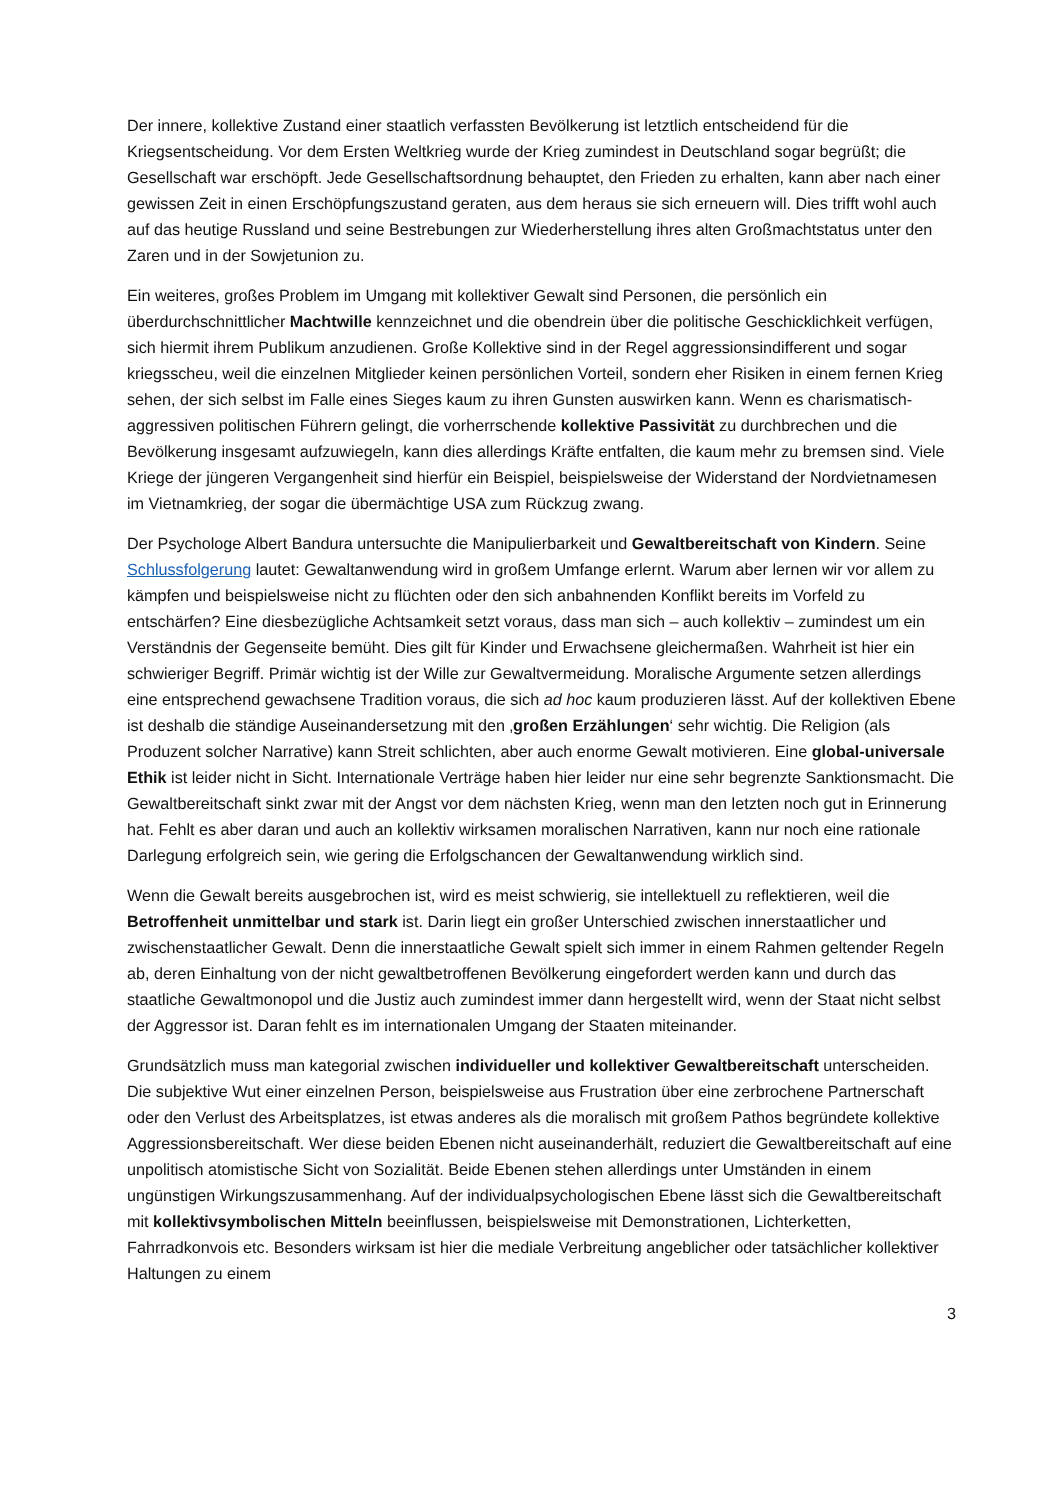Der innere, kollektive Zustand einer staatlich verfassten Bevölkerung ist letztlich entscheidend für die Kriegsentscheidung. Vor dem Ersten Weltkrieg wurde der Krieg zumindest in Deutschland sogar begrüßt; die Gesellschaft war erschöpft. Jede Gesellschaftsordnung behauptet, den Frieden zu erhalten, kann aber nach einer gewissen Zeit in einen Erschöpfungszustand geraten, aus dem heraus sie sich erneuern will. Dies trifft wohl auch auf das heutige Russland und seine Bestrebungen zur Wiederherstellung ihres alten Großmachtstatus unter den Zaren und in der Sowjetunion zu.
Ein weiteres, großes Problem im Umgang mit kollektiver Gewalt sind Personen, die persönlich ein überdurchschnittlicher Machtwille kennzeichnet und die obendrein über die politische Geschicklichkeit verfügen, sich hiermit ihrem Publikum anzudienen. Große Kollektive sind in der Regel aggressionsindifferent und sogar kriegsscheu, weil die einzelnen Mitglieder keinen persönlichen Vorteil, sondern eher Risiken in einem fernen Krieg sehen, der sich selbst im Falle eines Sieges kaum zu ihren Gunsten auswirken kann. Wenn es charismatisch-aggressiven politischen Führern gelingt, die vorherrschende kollektive Passivität zu durchbrechen und die Bevölkerung insgesamt aufzuwiegeln, kann dies allerdings Kräfte entfalten, die kaum mehr zu bremsen sind. Viele Kriege der jüngeren Vergangenheit sind hierfür ein Beispiel, beispielsweise der Widerstand der Nordvietnamesen im Vietnamkrieg, der sogar die übermächtige USA zum Rückzug zwang.
Der Psychologe Albert Bandura untersuchte die Manipulierbarkeit und Gewaltbereitschaft von Kindern. Seine Schlussfolgerung lautet: Gewaltanwendung wird in großem Umfange erlernt. Warum aber lernen wir vor allem zu kämpfen und beispielsweise nicht zu flüchten oder den sich anbahnenden Konflikt bereits im Vorfeld zu entschärfen? Eine diesbezügliche Achtsamkeit setzt voraus, dass man sich – auch kollektiv – zumindest um ein Verständnis der Gegenseite bemüht. Dies gilt für Kinder und Erwachsene gleichermaßen. Wahrheit ist hier ein schwieriger Begriff. Primär wichtig ist der Wille zur Gewaltvermeidung. Moralische Argumente setzen allerdings eine entsprechend gewachsene Tradition voraus, die sich ad hoc kaum produzieren lässt. Auf der kollektiven Ebene ist deshalb die ständige Auseinandersetzung mit den ‚großen Erzählungen‘ sehr wichtig. Die Religion (als Produzent solcher Narrative) kann Streit schlichten, aber auch enorme Gewalt motivieren. Eine global-universale Ethik ist leider nicht in Sicht. Internationale Verträge haben hier leider nur eine sehr begrenzte Sanktionsmacht. Die Gewaltbereitschaft sinkt zwar mit der Angst vor dem nächsten Krieg, wenn man den letzten noch gut in Erinnerung hat. Fehlt es aber daran und auch an kollektiv wirksamen moralischen Narrativen, kann nur noch eine rationale Darlegung erfolgreich sein, wie gering die Erfolgschancen der Gewaltanwendung wirklich sind.
Wenn die Gewalt bereits ausgebrochen ist, wird es meist schwierig, sie intellektuell zu reflektieren, weil die Betroffenheit unmittelbar und stark ist. Darin liegt ein großer Unterschied zwischen innerstaatlicher und zwischenstaatlicher Gewalt. Denn die innerstaatliche Gewalt spielt sich immer in einem Rahmen geltender Regeln ab, deren Einhaltung von der nicht gewaltbetroffenen Bevölkerung eingefordert werden kann und durch das staatliche Gewaltmonopol und die Justiz auch zumindest immer dann hergestellt wird, wenn der Staat nicht selbst der Aggressor ist. Daran fehlt es im internationalen Umgang der Staaten miteinander.
Grundsätzlich muss man kategorial zwischen individueller und kollektiver Gewaltbereitschaft unterscheiden. Die subjektive Wut einer einzelnen Person, beispielsweise aus Frustration über eine zerbrochene Partnerschaft oder den Verlust des Arbeitsplatzes, ist etwas anderes als die moralisch mit großem Pathos begründete kollektive Aggressionsbereitschaft. Wer diese beiden Ebenen nicht auseinanderhält, reduziert die Gewaltbereitschaft auf eine unpolitisch atomistische Sicht von Sozialität. Beide Ebenen stehen allerdings unter Umständen in einem ungünstigen Wirkungszusammenhang. Auf der individualpsychologischen Ebene lässt sich die Gewaltbereitschaft mit kollektivsymbolischen Mitteln beeinflussen, beispielsweise mit Demonstrationen, Lichterketten, Fahrradkonvois etc. Besonders wirksam ist hier die mediale Verbreitung angeblicher oder tatsächlicher kollektiver Haltungen zu einem
3